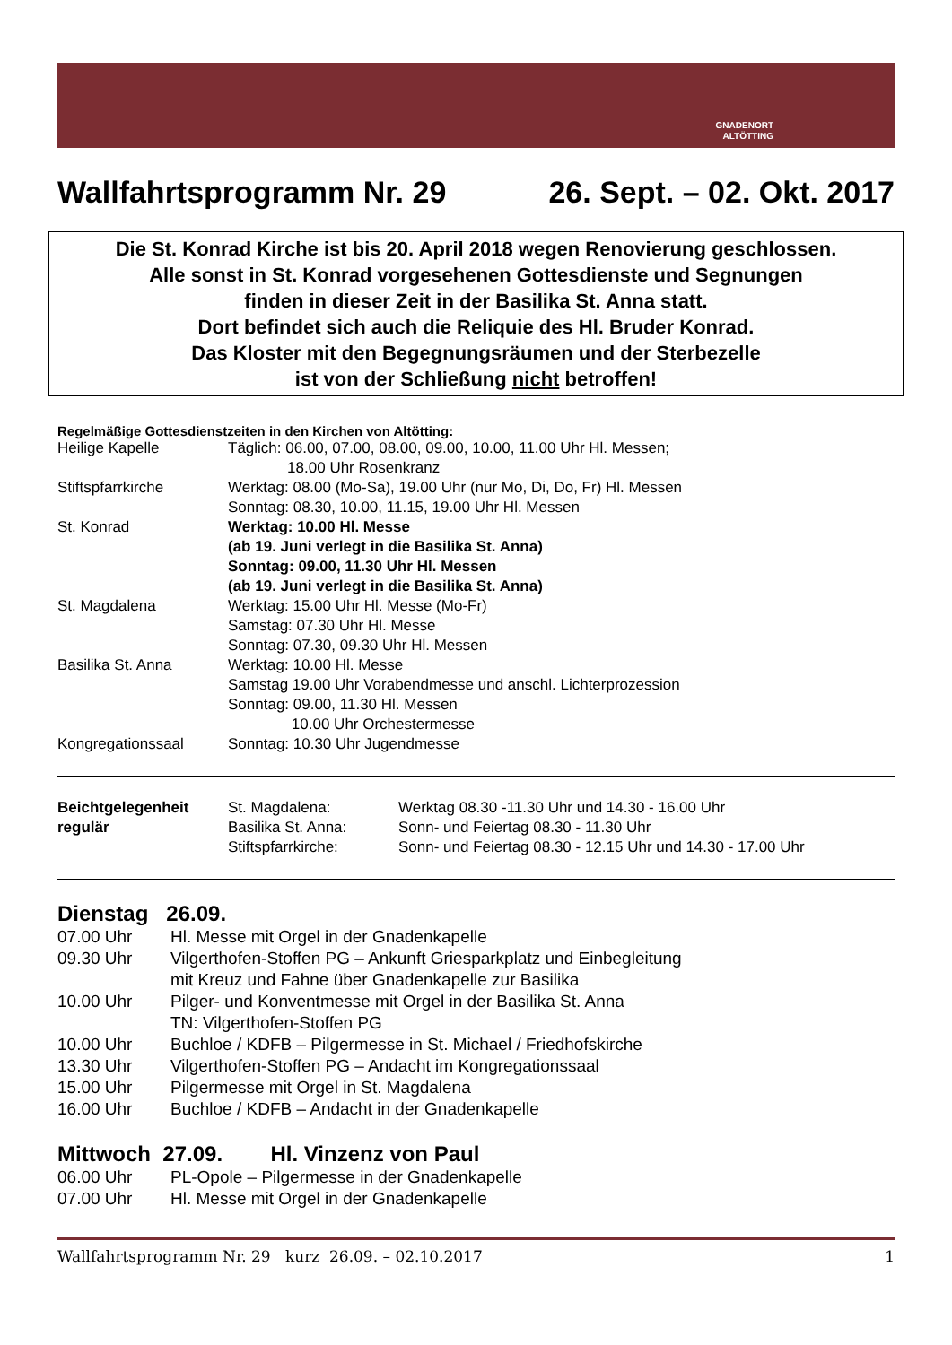GNADENORT
ALTÖTTING
Wallfahrtsprogramm Nr. 29 26. Sept. – 02. Okt. 2017
Die St. Konrad Kirche ist bis 20. April 2018 wegen Renovierung geschlossen.
Alle sonst in St. Konrad vorgesehenen Gottesdienste und Segnungen
finden in dieser Zeit in der Basilika St. Anna statt.
Dort befindet sich auch die Reliquie des Hl. Bruder Konrad.
Das Kloster mit den Begegnungsräumen und der Sterbezelle
ist von der Schließung nicht betroffen!
Regelmäßige Gottesdienstzeiten in den Kirchen von Altötting:
| Heilige Kapelle | Täglich: 06.00, 07.00, 08.00, 09.00, 10.00, 11.00 Uhr Hl. Messen; 18.00 Uhr Rosenkranz |
| Stiftspfarrkirche | Werktag: 08.00 (Mo-Sa), 19.00 Uhr (nur Mo, Di, Do, Fr) Hl. Messen Sonntag: 08.30, 10.00, 11.15, 19.00 Uhr Hl. Messen |
| St. Konrad | Werktag: 10.00 Hl. Messe (ab 19. Juni verlegt in die Basilika St. Anna) Sonntag: 09.00, 11.30 Uhr Hl. Messen (ab 19. Juni verlegt in die Basilika St. Anna) |
| St. Magdalena | Werktag: 15.00 Uhr Hl. Messe (Mo-Fr) Samstag: 07.30 Uhr Hl. Messe Sonntag: 07.30, 09.30 Uhr Hl. Messen |
| Basilika St. Anna | Werktag: 10.00 Hl. Messe Samstag 19.00 Uhr Vorabendmesse und anschl. Lichterprozession Sonntag: 09.00, 11.30 Hl. Messen 10.00 Uhr Orchestermesse |
| Kongregationssaal | Sonntag: 10.30 Uhr Jugendmesse |
| Beichtgelegenheit regulär | St. Magdalena: Basilika St. Anna: Stiftspfarrkirche: | Werktag 08.30 -11.30 Uhr und 14.30 - 16.00 Uhr Sonn- und Feiertag 08.30 - 11.30 Uhr Sonn- und Feiertag 08.30 - 12.15 Uhr und 14.30 - 17.00 Uhr |
Dienstag 26.09.
| 07.00 Uhr | Hl. Messe mit Orgel in der Gnadenkapelle |
| 09.30 Uhr | Vilgerthofen-Stoffen PG – Ankunft Griesparkplatz und Einbegleitung mit Kreuz und Fahne über Gnadenkapelle zur Basilika |
| 10.00 Uhr | Pilger- und Konventmesse mit Orgel in der Basilika St. Anna TN: Vilgerthofen-Stoffen PG |
| 10.00 Uhr | Buchloe / KDFB – Pilgermesse in St. Michael / Friedhofskirche |
| 13.30 Uhr | Vilgerthofen-Stoffen PG – Andacht im Kongregationssaal |
| 15.00 Uhr | Pilgermesse mit Orgel in St. Magdalena |
| 16.00 Uhr | Buchloe / KDFB – Andacht in der Gnadenkapelle |
Mittwoch 27.09. Hl. Vinzenz von Paul
| 06.00 Uhr | PL-Opole – Pilgermesse in der Gnadenkapelle |
| 07.00 Uhr | Hl. Messe mit Orgel in der Gnadenkapelle |
Wallfahrtsprogramm Nr. 29 kurz 26.09. – 02.10.2017 1